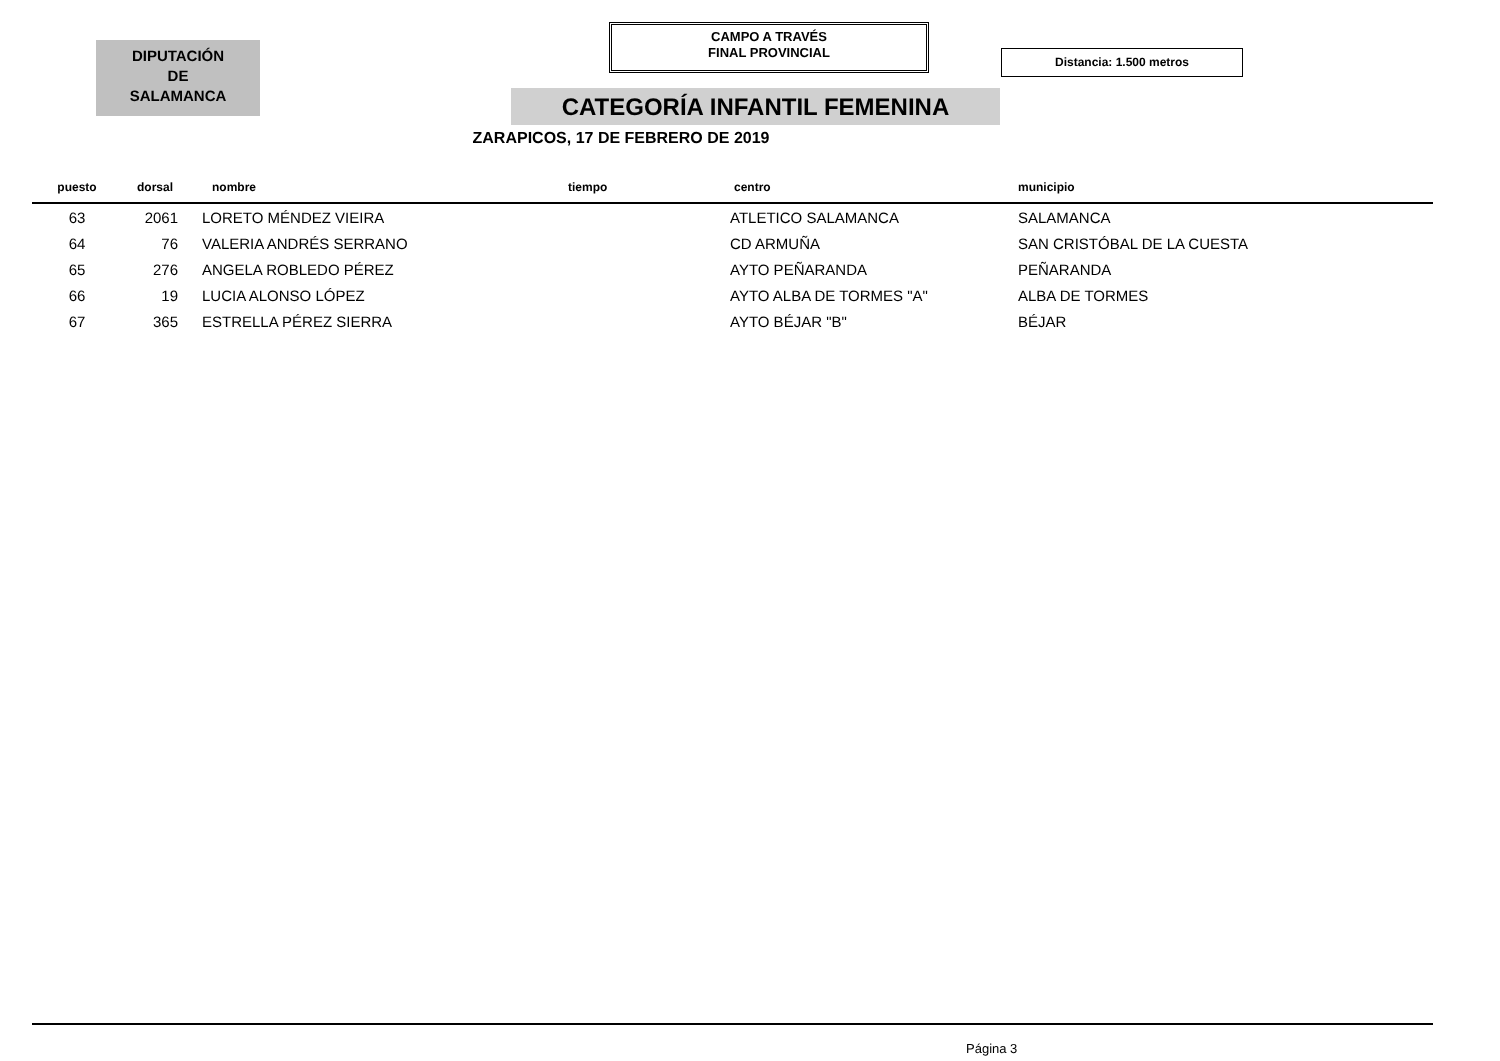DIPUTACIÓN
DE
SALAMANCA
CAMPO A TRAVÉS
FINAL PROVINCIAL
Distancia: 1.500 metros
CATEGORÍA INFANTIL FEMENINA
ZARAPICOS, 17 DE FEBRERO DE 2019
| puesto | dorsal | nombre | tiempo | centro | municipio |
| --- | --- | --- | --- | --- | --- |
| 63 | 2061 | LORETO MÉNDEZ VIEIRA | | ATLETICO SALAMANCA | SALAMANCA |
| 64 | 76 | VALERIA ANDRÉS SERRANO | | CD ARMUÑA | SAN CRISTÓBAL DE LA CUESTA |
| 65 | 276 | ANGELA ROBLEDO PÉREZ | | AYTO PEÑARANDA | PEÑARANDA |
| 66 | 19 | LUCIA ALONSO LÓPEZ | | AYTO ALBA DE TORMES "A" | ALBA DE TORMES |
| 67 | 365 | ESTRELLA PÉREZ SIERRA | | AYTO BÉJAR "B" | BÉJAR |
Página 3